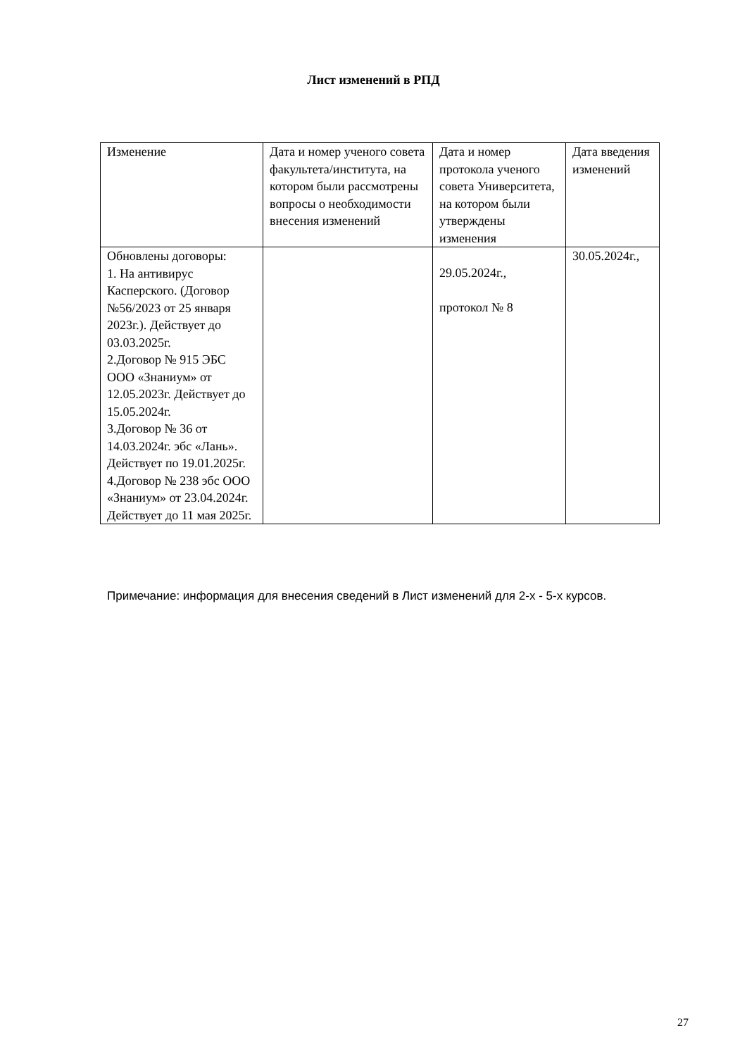Лист изменений в РПД
| Изменение | Дата и номер ученого совета факультета/института, на котором были рассмотрены вопросы о необходимости внесения изменений | Дата и номер протокола ученого совета Университета, на котором были утверждены изменения | Дата введения изменений |
| Обновлены договоры: 1. На антивирус Касперского. (Договор №56/2023 от 25 января 2023г.). Действует до 03.03.2025г. 2.Договор № 915 ЭБС ООО «Знаниум» от 12.05.2023г. Действует до 15.05.2024г. 3.Договор № 36 от 14.03.2024г. эбс «Лань». Действует по 19.01.2025г. 4.Договор № 238 эбс ООО «Знаниум» от 23.04.2024г. Действует до 11 мая 2025г. | | 29.05.2024г., протокол № 8 | 30.05.2024г., |
Примечание: информация для внесения сведений в Лист изменений для 2-х - 5-х курсов.
27